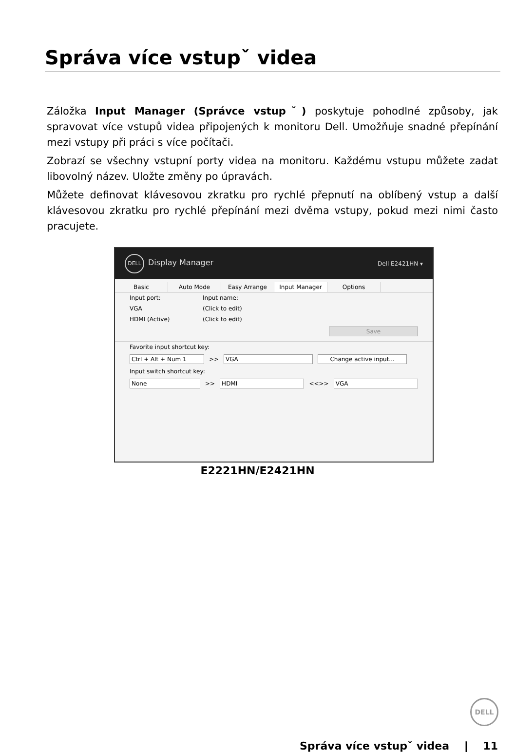Správa více vstupˇ videa
Záložka Input Manager (Správce vstupˇ) poskytuje pohodlné způsoby, jak spravovat více vstupů videa připojených k monitoru Dell. Umožňuje snadné přepínání mezi vstupy při práci s více počítači.
Zobrazí se všechny vstupní porty videa na monitoru. Každému vstupu můžete zadat libovolný název. Uložte změny po úpravách.
Můžete definovat klávesovou zkratku pro rychlé přepnutí na oblíbený vstup a další klávesovou zkratku pro rychlé přepínání mezi dvěma vstupy, pokud mezi nimi často pracujete.
DELL Display Manager Dell E2421HN ▾
Basic Auto Mode Easy Arrange Input Manager Options
Input port: Input name:
VGA (Click to edit)
HDMI (Active) (Click to edit)
Save
Favorite input shortcut key:
Ctrl + Alt + Num 1 >> VGA Change active input...
Input switch shortcut key:
None >> HDMI <<>> VGA
E2221HN/E2421HN
DELL
Správa více vstupˇ videa | 11